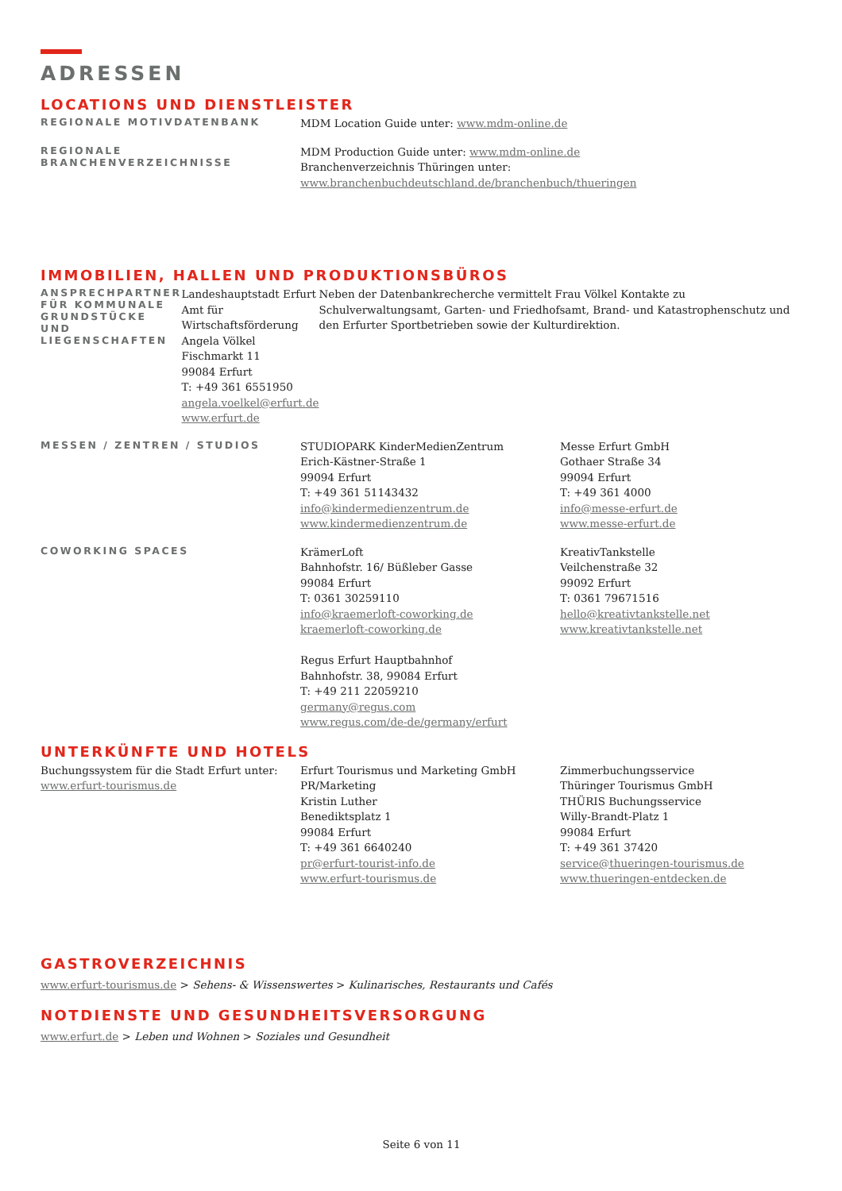ADRESSEN
LOCATIONS UND DIENSTLEISTER
REGIONALE MOTIVDATENBANK
MDM Location Guide unter: www.mdm-online.de
REGIONALE BRANCHENVERZEICHNISSE
MDM Production Guide unter: www.mdm-online.de
Branchenverzeichnis Thüringen unter:
www.branchenbuchdeutschland.de/branchenbuch/thueringen
IMMOBILIEN, HALLEN UND PRODUKTIONSBÜROS
ANSPRECHPARTNER FÜR KOMMUNALE GRUNDSTÜCKE UND LIEGENSCHAFTEN
Landeshauptstadt Erfurt
Amt für Wirtschaftsförderung
Angela Völkel
Fischmarkt 11
99084 Erfurt
T: +49 361 6551950
angela.voelkel@erfurt.de
www.erfurt.de
Neben der Datenbankrecherche vermittelt Frau Völkel Kontakte zu Schulverwaltungsamt, Garten- und Friedhofsamt, Brand- und Katastrophenschutz und den Erfurter Sportbetrieben sowie der Kulturdirektion.
MESSEN / ZENTREN / STUDIOS
STUDIOPARK KinderMedienZentrum
Erich-Kästner-Straße 1
99094 Erfurt
T: +49 361 51143432
info@kindermedienzentrum.de
www.kindermedienzentrum.de
Messe Erfurt GmbH
Gothaer Straße 34
99094 Erfurt
T: +49 361 4000
info@messe-erfurt.de
www.messe-erfurt.de
COWORKING SPACES
KrämerLoft
Bahnhofstr. 16/ Büßleber Gasse
99084 Erfurt
T: 0361 30259110
info@kraemerloft-coworking.de
kraemerloft-coworking.de
Regus Erfurt Hauptbahnhof
Bahnhofstr. 38, 99084 Erfurt
T: +49 211 22059210
germany@regus.com
www.regus.com/de-de/germany/erfurt
KreativTankstelle
Veilchenstraße 32
99092 Erfurt
T: 0361 79671516
hello@kreativtankstelle.net
www.kreativtankstelle.net
UNTERKÜNFTE UND HOTELS
Buchungssystem für die Stadt Erfurt unter:
www.erfurt-tourismus.de
Erfurt Tourismus und Marketing GmbH
PR/Marketing
Kristin Luther
Benediktsplatz 1
99084 Erfurt
T: +49 361 6640240
pr@erfurt-tourist-info.de
www.erfurt-tourismus.de
Zimmerbuchungsservice
Thüringer Tourismus GmbH
THÜRIS Buchungsservice
Willy-Brandt-Platz 1
99084 Erfurt
T: +49 361 37420
service@thueringen-tourismus.de
www.thueringen-entdecken.de
GASTROVERZEICHNIS
www.erfurt-tourismus.de > Sehens- & Wissenswertes > Kulinarisches, Restaurants und Cafés
NOTDIENSTE UND GESUNDHEITSVERSORGUNG
www.erfurt.de > Leben und Wohnen > Soziales und Gesundheit
Seite 6 von 11